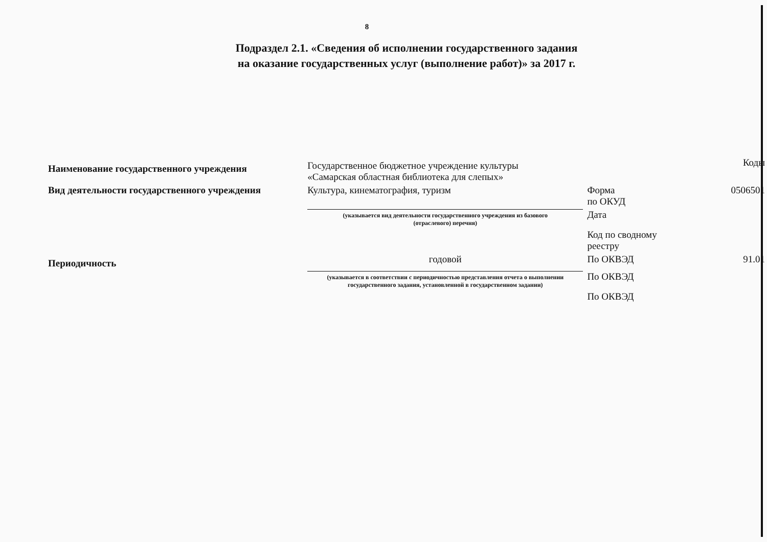8
Подраздел 2.1. «Сведения об исполнении государственного задания
на оказание государственных услуг (выполнение работ)» за 2017 г.
| Наименование государственного учреждения | Государственное бюджетное учреждение культуры «Самарская областная библиотека для слепых» | | Коды |
| Вид деятельности государственного учреждения | Культура, кинематография, туризм | Форма по ОКУД | 0506501 |
| | (указывается вид деятельности государственного учреждения из базового (отраслевого) перечня) | Дата | |
| | | Код по сводному реестру | |
| Периодичность | годовой | По ОКВЭД | 91.01 |
| | (указывается в соответствии с периодичностью представления отчета о выполнении государственного задания, установленной в государственном задании) | По ОКВЭД | |
| | | По ОКВЭД | |